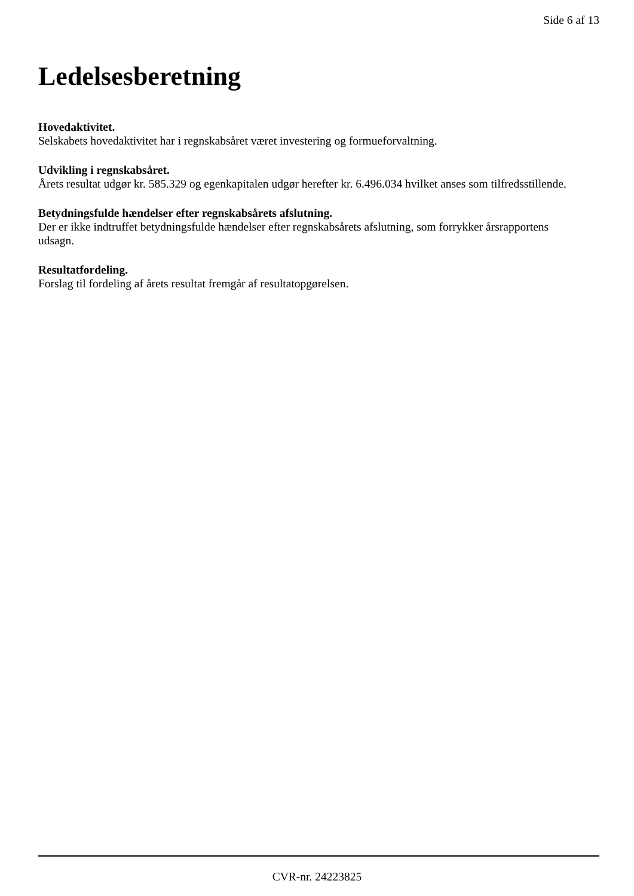Side 6 af 13
Ledelsesberetning
Hovedaktivitet.
Selskabets hovedaktivitet har i regnskabsåret været investering og formueforvaltning.
Udvikling i regnskabsåret.
Årets resultat udgør kr. 585.329 og egenkapitalen udgør herefter kr. 6.496.034 hvilket anses som tilfredsstillende.
Betydningsfulde hændelser efter regnskabsårets afslutning.
Der er ikke indtruffet betydningsfulde hændelser efter regnskabsårets afslutning, som forrykker årsrapportens udsagn.
Resultatfordeling.
Forslag til fordeling af årets resultat fremgår af resultatopgørelsen.
CVR-nr. 24223825